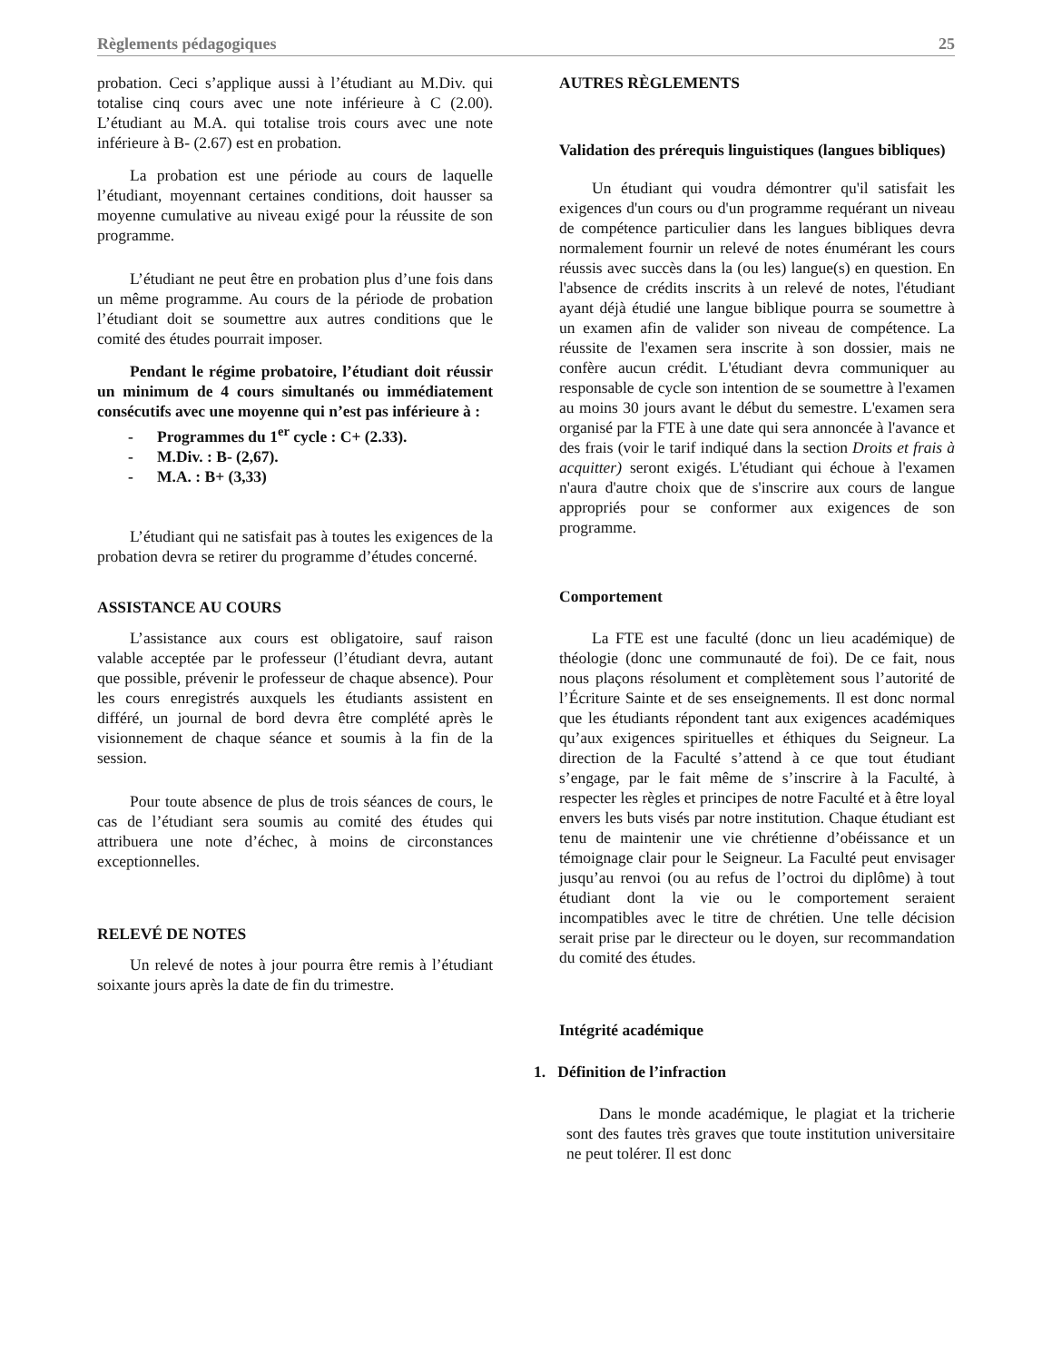Règlements pédagogiques 25
probation. Ceci s’applique aussi à l’étudiant au M.Div. qui totalise cinq cours avec une note inférieure à C (2.00). L’étudiant au M.A. qui totalise trois cours avec une note inférieure à B- (2.67) est en probation.
La probation est une période au cours de laquelle l’étudiant, moyennant certaines conditions, doit hausser sa moyenne cumulative au niveau exigé pour la réussite de son programme.
L’étudiant ne peut être en probation plus d’une fois dans un même programme. Au cours de la période de probation l’étudiant doit se soumettre aux autres conditions que le comité des études pourrait imposer.
Pendant le régime probatoire, l’étudiant doit réussir un minimum de 4 cours simultanés ou immédiatement consécutifs avec une moyenne qui n’est pas inférieure à :
- Programmes du 1<sup>er</sup> cycle : C+ (2.33).
- M.Div. : B- (2,67).
- M.A. : B+ (3,33)
L’étudiant qui ne satisfait pas à toutes les exigences de la probation devra se retirer du programme d’études concerné.
ASSISTANCE AU COURS
L’assistance aux cours est obligatoire, sauf raison valable acceptée par le professeur (l’étudiant devra, autant que possible, prévenir le professeur de chaque absence). Pour les cours enregistrés auxquels les étudiants assistent en différé, un journal de bord devra être complété après le visionnement de chaque séance et soumis à la fin de la session.
Pour toute absence de plus de trois séances de cours, le cas de l’étudiant sera soumis au comité des études qui attribuera une note d’échec, à moins de circonstances exceptionnelles.
RELEVÉ DE NOTES
Un relevé de notes à jour pourra être remis à l’étudiant soixante jours après la date de fin du trimestre.
AUTRES RÈGLEMENTS
Validation des prérequis linguistiques (langues bibliques)
Un étudiant qui voudra démontrer qu'il satisfait les exigences d'un cours ou d'un programme requérant un niveau de compétence particulier dans les langues bibliques devra normalement fournir un relevé de notes énumérant les cours réussis avec succès dans la (ou les) langue(s) en question. En l'absence de crédits inscrits à un relevé de notes, l'étudiant ayant déjà étudié une langue biblique pourra se soumettre à un examen afin de valider son niveau de compétence. La réussite de l'examen sera inscrite à son dossier, mais ne confère aucun crédit. L'étudiant devra communiquer au responsable de cycle son intention de se soumettre à l'examen au moins 30 jours avant le début du semestre. L'examen sera organisé par la FTE à une date qui sera annoncée à l'avance et des frais (voir le tarif indiqué dans la section Droits et frais à acquitter) seront exigés. L'étudiant qui échoue à l'examen n'aura d'autre choix que de s'inscrire aux cours de langue appropriés pour se conformer aux exigences de son programme.
Comportement
La FTE est une faculté (donc un lieu académique) de théologie (donc une communauté de foi). De ce fait, nous nous plaçons résolument et complètement sous l’autorité de l’Écriture Sainte et de ses enseignements. Il est donc normal que les étudiants répondent tant aux exigences académiques qu’aux exigences spirituelles et éthiques du Seigneur. La direction de la Faculté s’attend à ce que tout étudiant s’engage, par le fait même de s’inscrire à la Faculté, à respecter les règles et principes de notre Faculté et à être loyal envers les buts visés par notre institution. Chaque étudiant est tenu de maintenir une vie chrétienne d’obéissance et un témoignage clair pour le Seigneur. La Faculté peut envisager jusqu’au renvoi (ou au refus de l’octroi du diplôme) à tout étudiant dont la vie ou le comportement seraient incompatibles avec le titre de chrétien. Une telle décision serait prise par le directeur ou le doyen, sur recommandation du comité des études.
Intégrité académique
1. Définition de l’infraction
Dans le monde académique, le plagiat et la tricherie sont des fautes très graves que toute institution universitaire ne peut tolérer. Il est donc